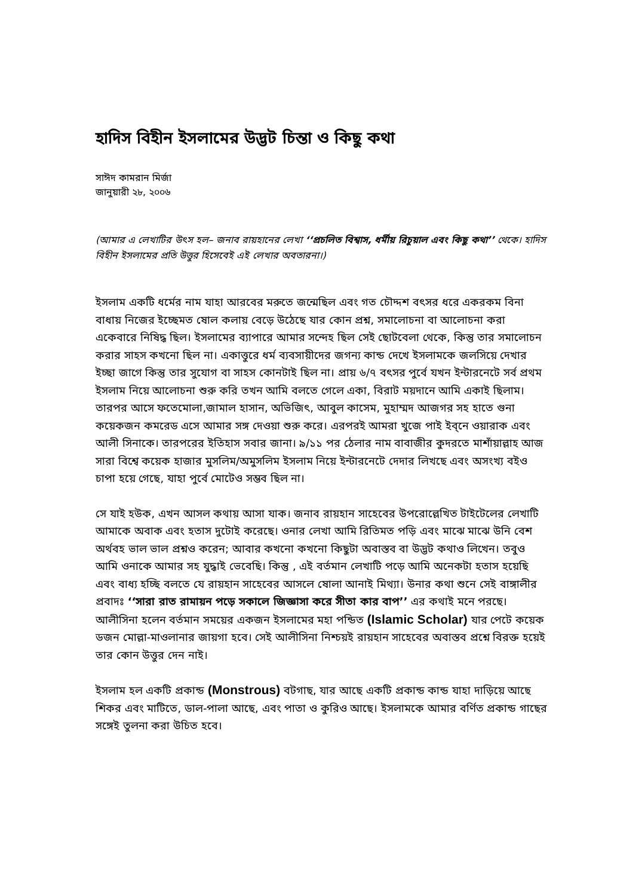হাদিস বিহীন ইসলামের উদ্ভট চিন্তা ও কিছু কথা
সাঈদ কামরান মির্জা
জানুয়ারী ২৮, ২০০৬
(আমার এ লেখাটির উৎস হল– জনাব রায়হানের লেখা ‘‘প্রচলিত বিশ্বাস, ধর্মীয় রিচুয়াল এবং কিছু কথা’’ থেকে। হাদিস বিহীন ইসলামের প্রতি উত্তুর হিসেবেই এই লেখার অবতারনা।)
ইসলাম একটি ধর্মের নাম যাহা আরবের মরুতে জন্মেছিল এবং গত চৌদ্দশ বৎসর ধরে একরকম বিনা বাধায় নিজের ইচ্ছেমত ষোল কলায় বেড়ে উঠেছে যার কোন প্রশ্ন, সমালোচনা বা আলোচনা করা একেবারে নিষিদ্ধ ছিল। ইসলামের ব্যাপারে আমার সন্দেহ ছিল সেই ছোটবেলা থেকে, কিন্তু তার সমালোচন করার সাহস কখনো ছিল না। একাত্তুরে ধর্ম ব্যবসায়ীদের জগন্য কান্ড দেখে ইসলামকে জলসিয়ে দেখার ইচ্ছা জাগে কিন্তু তার সুযোগ বা সাহস কোনটাই ছিল না। প্রায় ৬/৭ বৎসর পুর্বে যখন ইন্টারনেটে সর্ব প্রথম ইসলাম নিয়ে আলোচনা শুরু করি তখন আমি বলতে গেলে একা, বিরাট ময়দানে আমি একাই ছিলাম। তারপর আসে ফতেমোলা,জামাল হাসান, অভিজিৎ, আবুল কাসেম, মুহাম্মদ আজগর সহ হাতে গুনা কয়েকজন কমরেড এসে আমার সঙ্গ দেওয়া শুরু করে। এরপরই আমরা খুজে পাই ইব্নে ওয়ারাক এবং আলী সিনাকে। তারপরের ইতিহাস সবার জানা। ৯/১১ পর ঠেলার নাম বাবাজীর কুদরতে মাশাঁয়াল্লাহ আজ সারা বিশ্বে কয়েক হাজার মুসলিম/অমুসলিম ইসলাম নিয়ে ইন্টারনেটে দেদার লিখছে এবং অসংখ্য বইও চাপা হয়ে গেছে, যাহা পুর্বে মোটেও সম্ভব ছিল না।
সে যাই হউক, এখন আসল কথায় আসা যাক। জনাব রায়হান সাহেবের উপরোল্লেখিত টাইটেলের লেখাটি আমাকে অবাক এবং হতাস দুটোই করেছে। ওনার লেখা আমি রিতিমত পড়ি এবং মাঝে মাঝে উনি বেশ অর্থবহ ভাল ভাল প্রশ্নও করেন; আবার কখনো কখনো কিছুটা অবাস্তব বা উদ্ভট কথাও লিখেন। তবুও আমি ওনাকে আমার সহ যুদ্ধাই ভেবেছি। কিন্তু , এই বর্তমান লেখাটি পড়ে আমি অনেকটা হতাস হয়েছি এবং বাধ্য হচ্ছি বলতে যে রায়হান সাহেবের আসলে ষোলা আনাই মিথ্যা। উনার কথা শুনে সেই বাঙ্গালীর প্রবাদঃ ‘‘সারা রাত রামায়ন পড়ে সকালে জিজ্ঞাসা করে সীতা কার বাপ’’ এর কথাই মনে পরছে। আলীসিনা হলেন বর্তমান সময়ের একজন ইসলামের মহা পন্ডিত (Islamic Scholar) যার পেটে কয়েক ডজন মোল্লা-মাওলানার জায়গা হবে। সেই আলীসিনা নিশ্চয়ই রায়হান সাহেবের অবাস্তব প্রশ্নে বিরক্ত হয়েই তার কোন উত্তুর দেন নাই।
ইসলাম হল একটি প্রকান্ড (Monstrous) বটগাছ, যার আছে একটি প্রকান্ড কান্ড যাহা দাড়িয়ে আছে শিকর এবং মাটিতে, ডাল-পালা আছে, এবং পাতা ও কুরিও আছে। ইসলামকে আমার বর্ণিত প্রকান্ড গাছের সঙ্গেই তুলনা করা উচিত হবে।